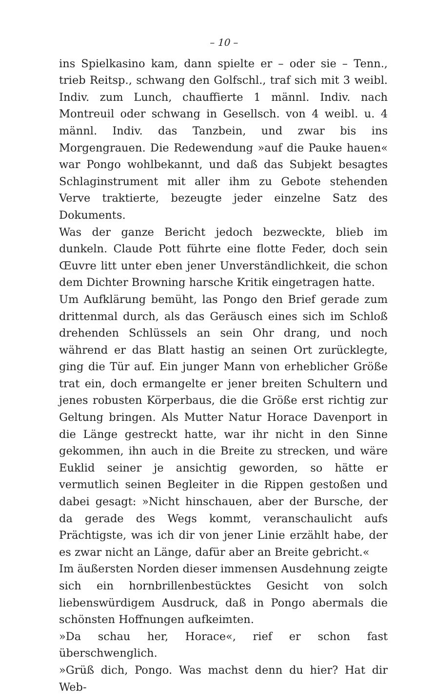– 10 –
ins Spielkasino kam, dann spielte er – oder sie – Tenn., trieb Reitsp., schwang den Golfschl., traf sich mit 3 weibl. Indiv. zum Lunch, chauffierte 1 männl. Indiv. nach Montreuil oder schwang in Gesellsch. von 4 weibl. u. 4 männl. Indiv. das Tanzbein, und zwar bis ins Morgengrauen. Die Redewendung »auf die Pauke hauen« war Pongo wohlbekannt, und daß das Subjekt besagtes Schlaginstrument mit aller ihm zu Gebote stehenden Verve traktierte, bezeugte jeder einzelne Satz des Dokuments.
Was der ganze Bericht jedoch bezweckte, blieb im dunkeln. Claude Pott führte eine flotte Feder, doch sein Œuvre litt unter eben jener Unverständlichkeit, die schon dem Dichter Browning harsche Kritik eingetragen hatte.
Um Aufklärung bemüht, las Pongo den Brief gerade zum drittenmal durch, als das Geräusch eines sich im Schloß drehenden Schlüssels an sein Ohr drang, und noch während er das Blatt hastig an seinen Ort zurücklegte, ging die Tür auf. Ein junger Mann von erheblicher Größe trat ein, doch ermangelte er jener breiten Schultern und jenes robusten Körperbaus, die die Größe erst richtig zur Geltung bringen. Als Mutter Natur Horace Davenport in die Länge gestreckt hatte, war ihr nicht in den Sinne gekommen, ihn auch in die Breite zu strecken, und wäre Euklid seiner je ansichtig geworden, so hätte er vermutlich seinen Begleiter in die Rippen gestoßen und dabei gesagt: »Nicht hinschauen, aber der Bursche, der da gerade des Wegs kommt, veranschaulicht aufs Prächtigste, was ich dir von jener Linie erzählt habe, der es zwar nicht an Länge, dafür aber an Breite gebricht.«
Im äußersten Norden dieser immensen Ausdehnung zeigte sich ein hornbrillenbestücktes Gesicht von solch liebenswürdigem Ausdruck, daß in Pongo abermals die schönsten Hoffnungen aufkeimten.
»Da schau her, Horace«, rief er schon fast überschwenglich.
»Grüß dich, Pongo. Was machst denn du hier? Hat dir Web-